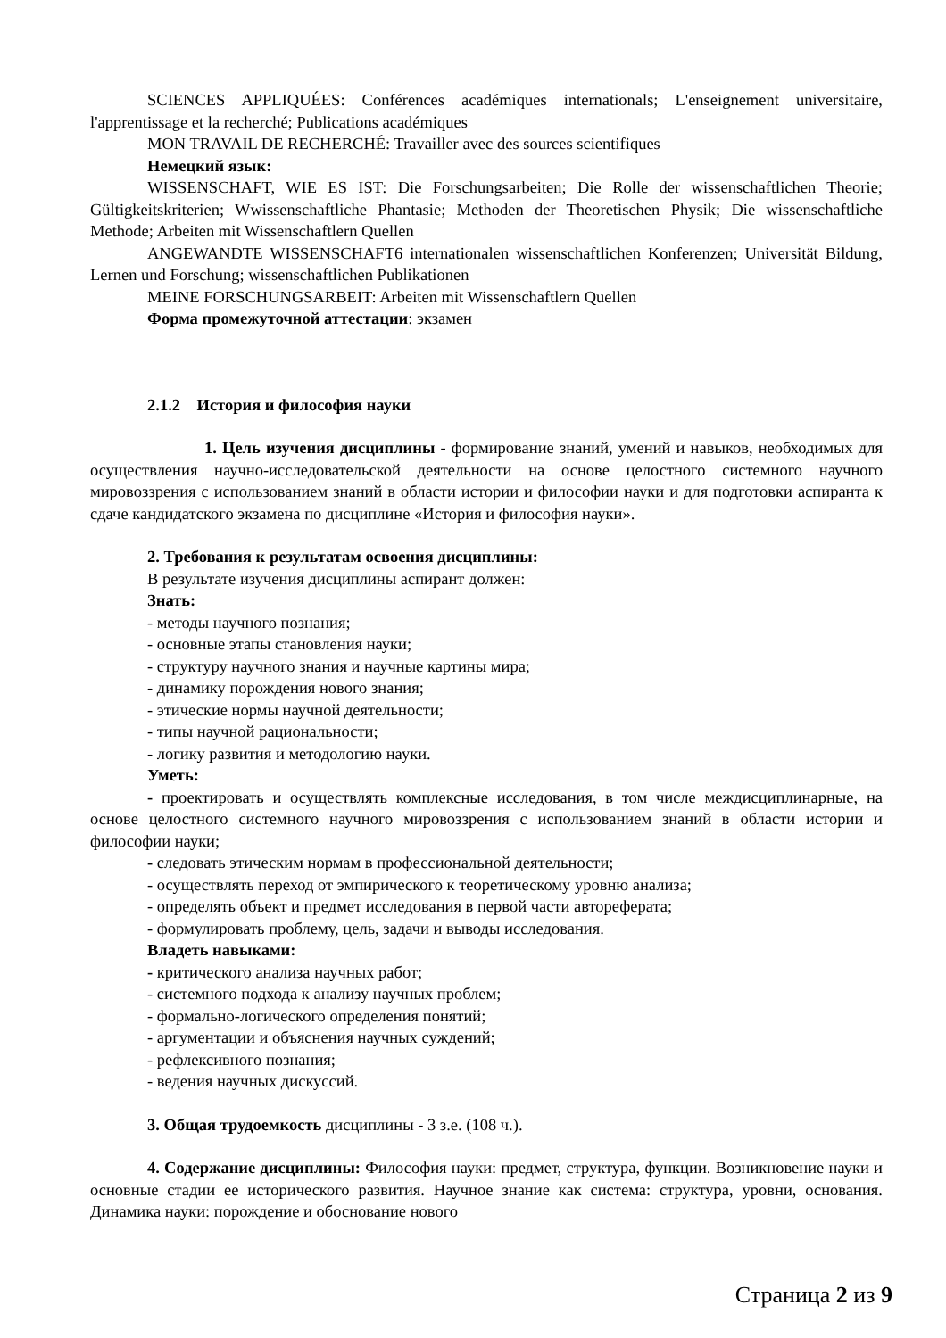SCIENCES APPLIQUÉES: Conférences académiques internationals; L'enseignement universitaire, l'apprentissage et la recherché; Publications académiques
MON TRAVAIL DE RECHERCHÉ: Travailler avec des sources scientifiques
Немецкий язык:
WISSENSCHAFT, WIE ES IST: Die Forschungsarbeiten; Die Rolle der wissenschaftlichen Theorie; Gültigkeitskriterien; Wwissenschaftliche Phantasie; Methoden der Theoretischen Physik; Die wissenschaftliche Methode; Arbeiten mit Wissenschaftlern Quellen
ANGEWANDTE WISSENSCHAFT6 internationalen wissenschaftlichen Konferenzen; Universität Bildung, Lernen und Forschung; wissenschaftlichen Publikationen
MEINE FORSCHUNGSARBEIT: Arbeiten mit Wissenschaftlern Quellen
Форма промежуточной аттестации: экзамен
2.1.2 История и философия науки
1. Цель изучения дисциплины - формирование знаний, умений и навыков, необходимых для осуществления научно-исследовательской деятельности на основе целостного системного научного мировоззрения с использованием знаний в области истории и философии науки и для подготовки аспиранта к сдаче кандидатского экзамена по дисциплине «История и философия науки».
2. Требования к результатам освоения дисциплины:
В результате изучения дисциплины аспирант должен:
Знать:
- методы научного познания;
- основные этапы становления науки;
- структуру научного знания и научные картины мира;
- динамику порождения нового знания;
- этические нормы научной деятельности;
- типы научной рациональности;
- логику развития и методологию науки.
Уметь:
- проектировать и осуществлять комплексные исследования, в том числе междисциплинарные, на основе целостного системного научного мировоззрения с использованием знаний в области истории и философии науки;
- следовать этическим нормам в профессиональной деятельности;
- осуществлять переход от эмпирического к теоретическому уровню анализа;
- определять объект и предмет исследования в первой части автореферата;
- формулировать проблему, цель, задачи и выводы исследования.
Владеть навыками:
- критического анализа научных работ;
- системного подхода к анализу научных проблем;
- формально-логического определения понятий;
- аргументации и объяснения научных суждений;
- рефлексивного познания;
- ведения научных дискуссий.
3. Общая трудоемкость дисциплины - 3 з.е. (108 ч.).
4. Содержание дисциплины: Философия науки: предмет, структура, функции. Возникновение науки и основные стадии ее исторического развития. Научное знание как система: структура, уровни, основания. Динамика науки: порождение и обоснование нового
Страница 2 из 9